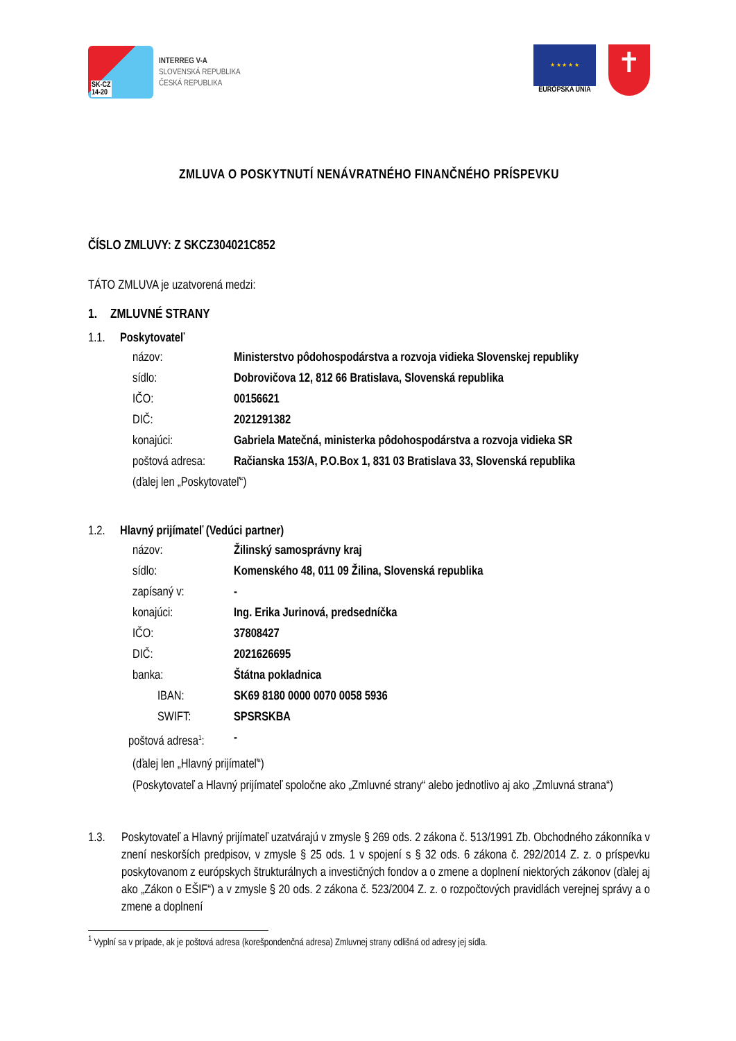SK-CZ
14-20
INTERREG V-A
SLOVENSKÁ REPUBLIKA
ČESKÁ REPUBLIKA
★ ★ ★ ★ ★
EURÓPSKA ÚNIA
✝
ZMLUVA O POSKYTNUTÍ NENÁVRATNÉHO FINANČNÉHO PRÍSPEVKU
ČÍSLO ZMLUVY: Z SKCZ304021C852
TÁTO ZMLUVA je uzatvorená medzi:
1. ZMLUVNÉ STRANY
1.1. Poskytovateľ
názov: Ministerstvo pôdohospodárstva a rozvoja vidieka Slovenskej republiky
sídlo: Dobrovičova 12, 812 66 Bratislava, Slovenská republika
IČO: 00156621
DIČ: 2021291382
konajúci: Gabriela Matečná, ministerka pôdohospodárstva a rozvoja vidieka SR
poštová adresa:
Račianska 153/A, P.O.Box 1, 831 03 Bratislava 33, Slovenská republika
(ďalej len „Poskytovateľ“)
1.2. Hlavný prijímateľ (Vedúci partner)
názov: Žilinský samosprávny kraj
sídlo: Komenského 48, 011 09 Žilina, Slovenská republika
zapísaný v: -
konajúci: Ing. Erika Jurinová, predsedníčka
IČO: 37808427
DIČ: 2021626695
banka: Štátna pokladnica
IBAN: SK69 8180 0000 0070 0058 5936
SWIFT: SPSRSKBA
poštová adresa<sup>1</sup>:
-
(ďalej len „Hlavný prijímateľ“)
(Poskytovateľ a Hlavný prijímateľ spoločne ako „Zmluvné strany“ alebo jednotlivo aj ako „Zmluvná strana“)
1.3. Poskytovateľ a Hlavný prijímateľ uzatvárajú v zmysle § 269 ods. 2 zákona č. 513/1991 Zb. Obchodného zákonníka v znení neskorších predpisov, v zmysle § 25 ods. 1 v spojení s § 32 ods. 6 zákona č. 292/2014 Z. z. o príspevku poskytovanom z európskych štrukturálnych a investičných fondov a o zmene a doplnení niektorých zákonov (ďalej aj ako „Zákon o EŠIF“) a v zmysle § 20 ods. 2 zákona č. 523/2004 Z. z. o rozpočtových pravidlách verejnej správy a o zmene a doplnení
<sup>1</sup> Vyplní sa v prípade, ak je poštová adresa (korešpondenčná adresa) Zmluvnej strany odlišná od adresy jej sídla.